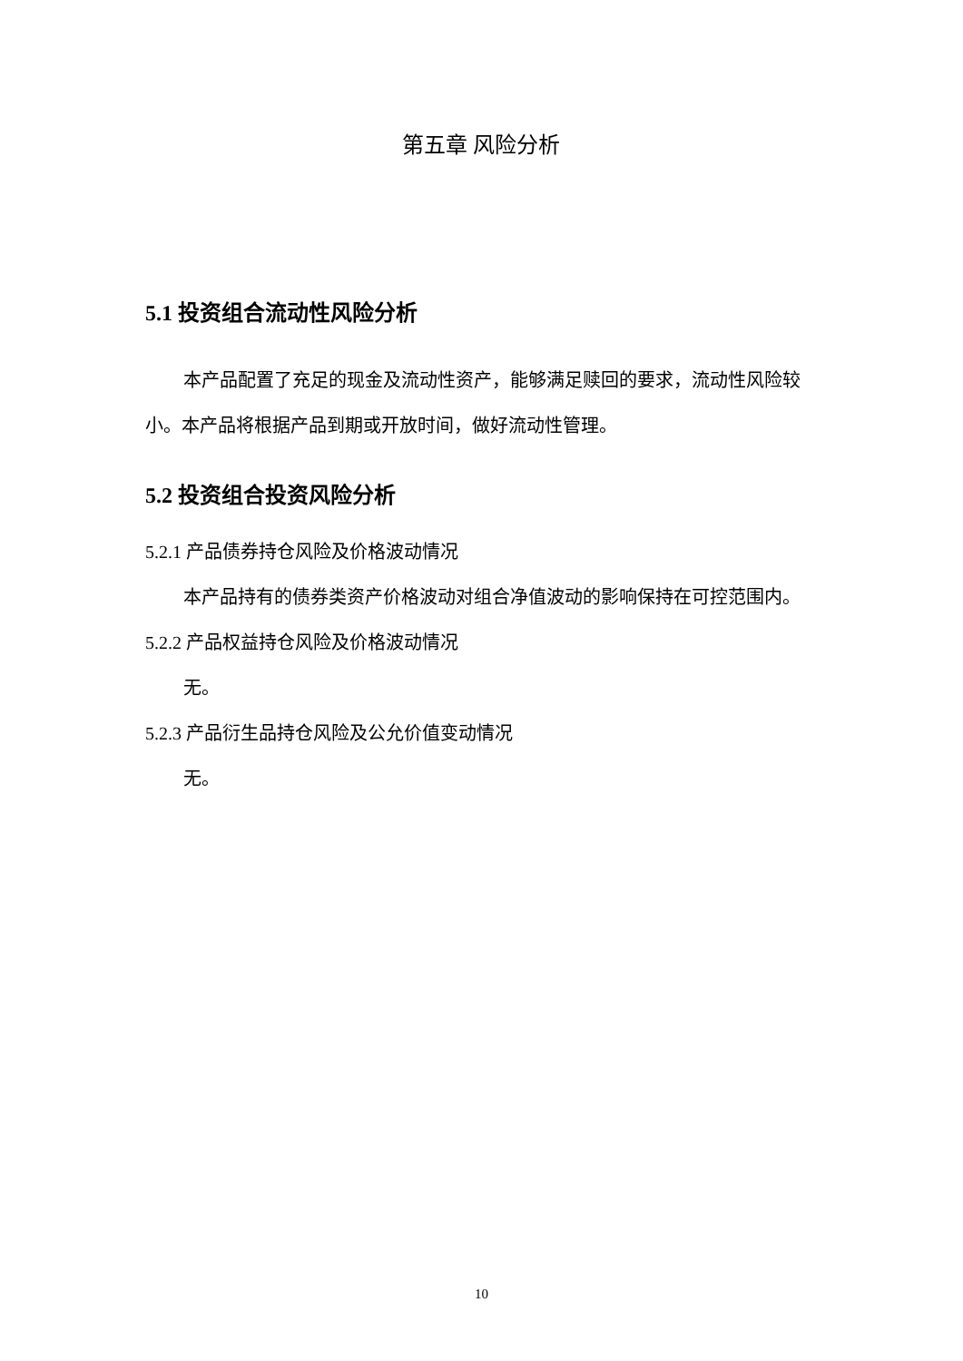第五章 风险分析
5.1 投资组合流动性风险分析
本产品配置了充足的现金及流动性资产，能够满足赎回的要求，流动性风险较小。本产品将根据产品到期或开放时间，做好流动性管理。
5.2 投资组合投资风险分析
5.2.1 产品债券持仓风险及价格波动情况
本产品持有的债券类资产价格波动对组合净值波动的影响保持在可控范围内。
5.2.2 产品权益持仓风险及价格波动情况
无。
5.2.3 产品衍生品持仓风险及公允价值变动情况
无。
10